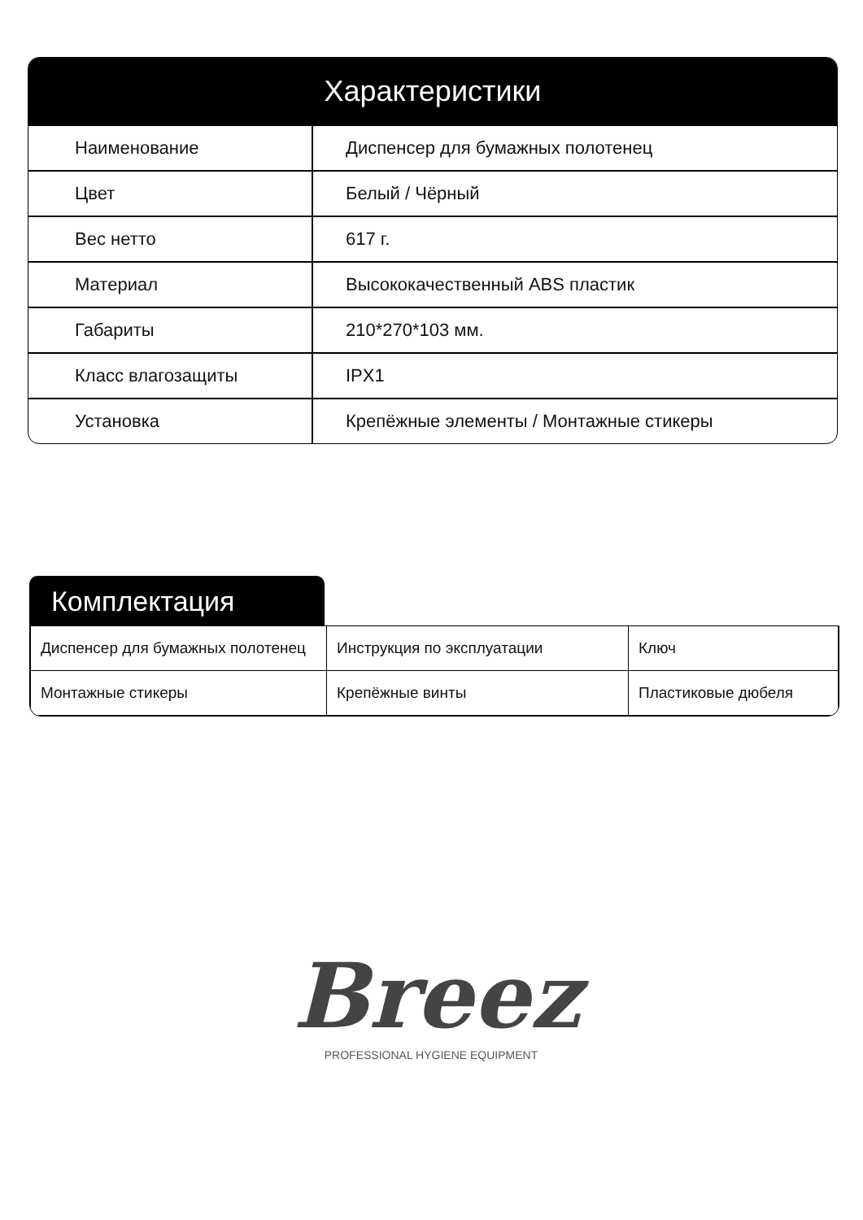Характеристики
| Наименование | Диспенсер для бумажных полотенец |
| Цвет | Белый / Чёрный |
| Вес нетто | 617 г. |
| Материал | Высококачественный ABS пластик |
| Габариты | 210*270*103 мм. |
| Класс влагозащиты | IPX1 |
| Установка | Крепёжные элементы / Монтажные стикеры |
Комплектация
| Диспенсер для бумажных полотенец | Инструкция по эксплуатации | Ключ |
| Монтажные стикеры | Крепёжные винты | Пластиковые дюбеля |
Breez
PROFESSIONAL HYGIENE EQUIPMENT